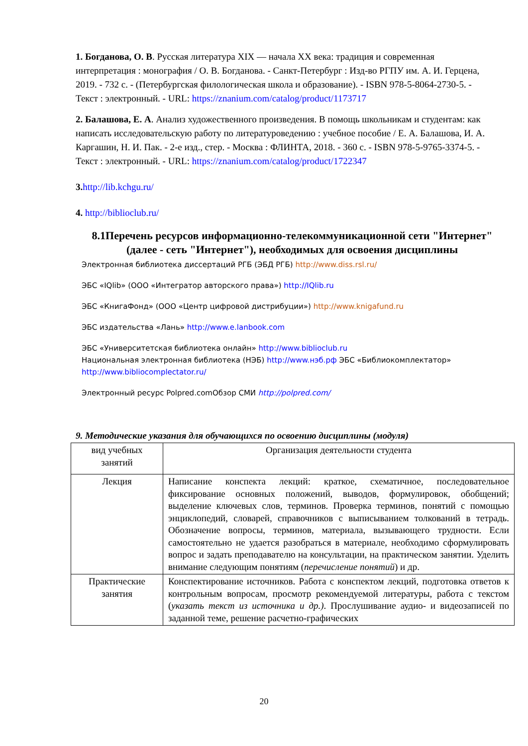1. Богданова, О. В. Русская литература XIX — начала XX века: традиция и современная интерпретация : монография / О. В. Богданова. - Санкт-Петербург : Изд-во РГПУ им. А. И. Герцена, 2019. - 732 с. - (Петербургская филологическая школа и образование). - ISBN 978-5-8064-2730-5. - Текст : электронный. - URL: https://znanium.com/catalog/product/1173717
2. Балашова, Е. А. Анализ художественного произведения. В помощь школьникам и студентам: как написать исследовательскую работу по литературоведению : учебное пособие / Е. А. Балашова, И. А. Каргашин, Н. И. Пак. - 2-е изд., стер. - Москва : ФЛИНТА, 2018. - 360 с. - ISBN 978-5-9765-3374-5. - Текст : электронный. - URL: https://znanium.com/catalog/product/1722347
3. http://lib.kchgu.ru/
4. http://biblioclub.ru/
8.1Перечень ресурсов информационно-телекоммуникационной сети "Интернет" (далее - сеть "Интернет"), необходимых для освоения дисциплины
Электронная библиотека диссертаций РГБ (ЭБД РГБ) http://www.diss.rsl.ru/
ЭБС «IQlib» (ООО «Интегратор авторского права») http://IQlib.ru
ЭБС «КнигаФонд» (ООО «Центр цифровой дистрибуции») http://www.knigafund.ru
ЭБС издательства «Лань» http://www.e.lanbook.com
ЭБС «Университетская библиотека онлайн» http://www.biblioclub.ru
Национальная электронная библиотека (НЭБ) http://www.нэб.рф ЭБС «Библиокомплектатор» http://www.bibliocomplectator.ru/
Электронный ресурс Polpred.comОбзор СМИ http://polpred.com/
9. Методические указания для обучающихся по освоению дисциплины (модуля)
| вид учебных занятий | Организация деятельности студента |
| Лекция | Написание конспекта лекций: краткое, схематичное, последовательное фиксирование основных положений, выводов, формулировок, обобщений; выделение ключевых слов, терминов. Проверка терминов, понятий с помощью энциклопедий, словарей, справочников с выписыванием толкований в тетрадь. Обозначение вопросы, терминов, материала, вызывающего трудности. Если самостоятельно не удается разобраться в материале, необходимо сформулировать вопрос и задать преподавателю на консультации, на практическом занятии. Уделить внимание следующим понятиям ( перечисление понятий ) и др. |
| Практические занятия | Конспектирование источников. Работа с конспектом лекций, подготовка ответов к контрольным вопросам, просмотр рекомендуемой литературы, работа с текстом ( указать текст из источника и др.) . Прослушивание аудио- и видеозаписей по заданной теме, решение расчетно-графических |
20